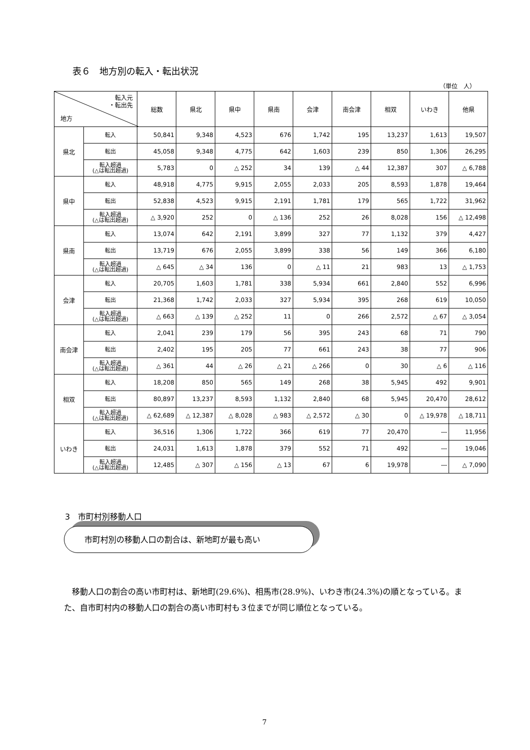表６　地方別の転入・転出状況
（単位　人）
| 転入元 ・転出先 地方 | | 総数 | 県北 | 県中 | 県南 | 会津 | 南会津 | 相双 | いわき | 他県 |
| --- | --- | --- | --- | --- | --- | --- | --- | --- | --- | --- |
| 県北 | 転入 | 50,841 | 9,348 | 4,523 | 676 | 1,742 | 195 | 13,237 | 1,613 | 19,507 |
| | 転出 | 45,058 | 9,348 | 4,775 | 642 | 1,603 | 239 | 850 | 1,306 | 26,295 |
| | 転入超過 (△は転出超過) | 5,783 | 0 | △ 252 | 34 | 139 | △ 44 | 12,387 | 307 | △ 6,788 |
| 県中 | 転入 | 48,918 | 4,775 | 9,915 | 2,055 | 2,033 | 205 | 8,593 | 1,878 | 19,464 |
| | 転出 | 52,838 | 4,523 | 9,915 | 2,191 | 1,781 | 179 | 565 | 1,722 | 31,962 |
| | 転入超過 (△は転出超過) | △ 3,920 | 252 | 0 | △ 136 | 252 | 26 | 8,028 | 156 | △ 12,498 |
| 県南 | 転入 | 13,074 | 642 | 2,191 | 3,899 | 327 | 77 | 1,132 | 379 | 4,427 |
| | 転出 | 13,719 | 676 | 2,055 | 3,899 | 338 | 56 | 149 | 366 | 6,180 |
| | 転入超過 (△は転出超過) | △ 645 | △ 34 | 136 | 0 | △ 11 | 21 | 983 | 13 | △ 1,753 |
| 会津 | 転入 | 20,705 | 1,603 | 1,781 | 338 | 5,934 | 661 | 2,840 | 552 | 6,996 |
| | 転出 | 21,368 | 1,742 | 2,033 | 327 | 5,934 | 395 | 268 | 619 | 10,050 |
| | 転入超過 (△は転出超過) | △ 663 | △ 139 | △ 252 | 11 | 0 | 266 | 2,572 | △ 67 | △ 3,054 |
| 南会津 | 転入 | 2,041 | 239 | 179 | 56 | 395 | 243 | 68 | 71 | 790 |
| | 転出 | 2,402 | 195 | 205 | 77 | 661 | 243 | 38 | 77 | 906 |
| | 転入超過 (△は転出超過) | △ 361 | 44 | △ 26 | △ 21 | △ 266 | 0 | 30 | △ 6 | △ 116 |
| 相双 | 転入 | 18,208 | 850 | 565 | 149 | 268 | 38 | 5,945 | 492 | 9,901 |
| | 転出 | 80,897 | 13,237 | 8,593 | 1,132 | 2,840 | 68 | 5,945 | 20,470 | 28,612 |
| | 転入超過 (△は転出超過) | △ 62,689 | △ 12,387 | △ 8,028 | △ 983 | △ 2,572 | △ 30 | 0 | △ 19,978 | △ 18,711 |
| いわき | 転入 | 36,516 | 1,306 | 1,722 | 366 | 619 | 77 | 20,470 | ― | 11,956 |
| | 転出 | 24,031 | 1,613 | 1,878 | 379 | 552 | 71 | 492 | ― | 19,046 |
| | 転入超過 (△は転出超過) | 12,485 | △ 307 | △ 156 | △ 13 | 67 | 6 | 19,978 | ― | △ 7,090 |
3　市町村別移動人口
市町村別の移動人口の割合は、新地町が最も高い
　移動人口の割合の高い市町村は、新地町(29.6%)、相馬市(28.9%)、いわき市(24.3%)の順となっている。また、自市町村内の移動人口の割合の高い市町村も３位までが同じ順位となっている。
7